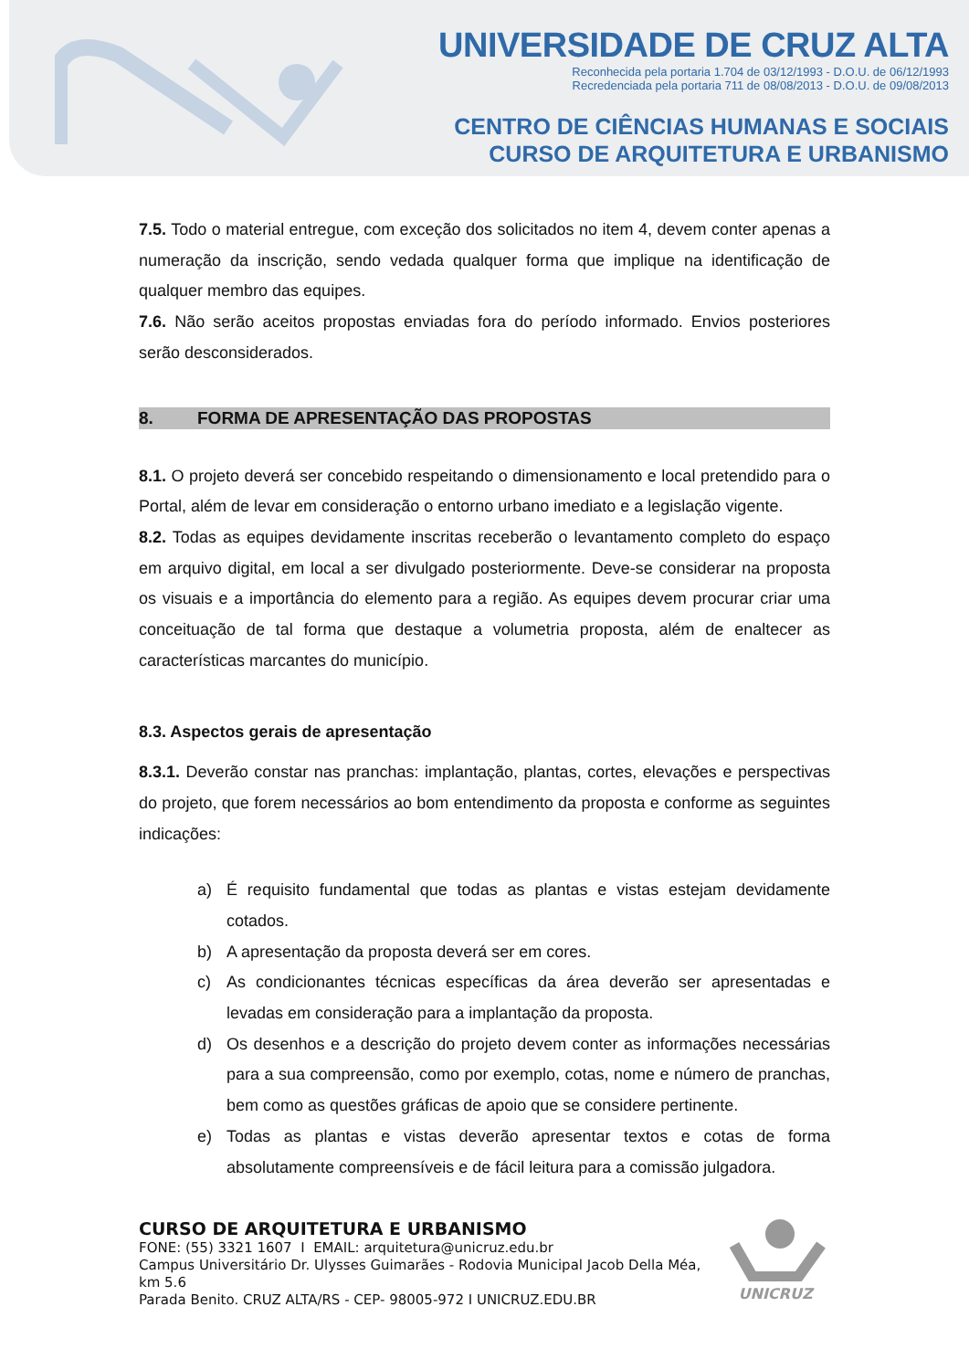UNIVERSIDADE DE CRUZ ALTA
Reconhecida pela portaria 1.704 de 03/12/1993 - D.O.U. de 06/12/1993
Recredenciada pela portaria 711 de 08/08/2013 - D.O.U. de 09/08/2013
CENTRO DE CIÊNCIAS HUMANAS E SOCIAIS
CURSO DE ARQUITETURA E URBANISMO
7.5. Todo o material entregue, com exceção dos solicitados no item 4, devem conter apenas a numeração da inscrição, sendo vedada qualquer forma que implique na identificação de qualquer membro das equipes.
7.6. Não serão aceitos propostas enviadas fora do período informado. Envios posteriores serão desconsiderados.
8. FORMA DE APRESENTAÇÃO DAS PROPOSTAS
8.1. O projeto deverá ser concebido respeitando o dimensionamento e local pretendido para o Portal, além de levar em consideração o entorno urbano imediato e a legislação vigente.
8.2. Todas as equipes devidamente inscritas receberão o levantamento completo do espaço em arquivo digital, em local a ser divulgado posteriormente. Deve-se considerar na proposta os visuais e a importância do elemento para a região. As equipes devem procurar criar uma conceituação de tal forma que destaque a volumetria proposta, além de enaltecer as características marcantes do município.
8.3. Aspectos gerais de apresentação
8.3.1. Deverão constar nas pranchas: implantação, plantas, cortes, elevações e perspectivas do projeto, que forem necessários ao bom entendimento da proposta e conforme as seguintes indicações:
a) É requisito fundamental que todas as plantas e vistas estejam devidamente cotados.
b) A apresentação da proposta deverá ser em cores.
c) As condicionantes técnicas específicas da área deverão ser apresentadas e levadas em consideração para a implantação da proposta.
d) Os desenhos e a descrição do projeto devem conter as informações necessárias para a sua compreensão, como por exemplo, cotas, nome e número de pranchas, bem como as questões gráficas de apoio que se considere pertinente.
e) Todas as plantas e vistas deverão apresentar textos e cotas de forma absolutamente compreensíveis e de fácil leitura para a comissão julgadora.
CURSO DE ARQUITETURA E URBANISMO
FONE: (55) 3321 1607 I EMAIL: arquitetura@unicruz.edu.br
Campus Universitário Dr. Ulysses Guimarães - Rodovia Municipal Jacob Della Méa, km 5.6
Parada Benito. CRUZ ALTA/RS - CEP- 98005-972 I UNICRUZ.EDU.BR
UNICRUZ